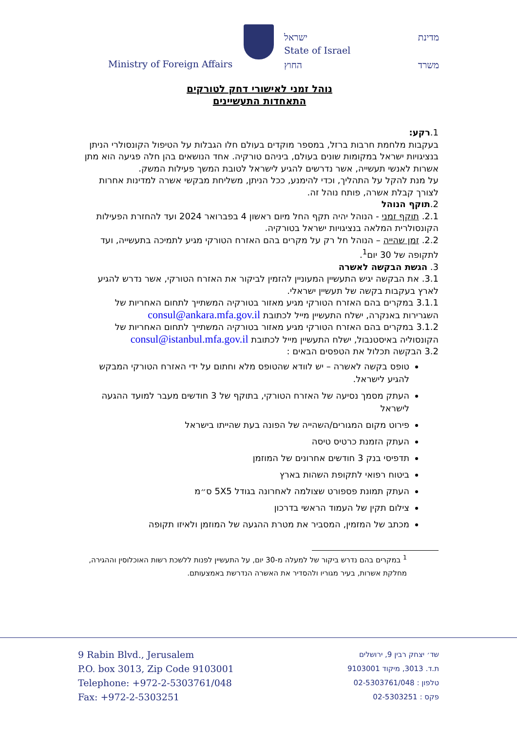מדינת ישראל
State of Israel
Ministry of Foreign Affairs החוץ משרד
נוהל זמני לאישורי דחק לטורקים
התאחדות התעשיינים
1.רקע:
בעקבות מלחמת חרבות ברזל, במספר מוקדים בעולם חלו הגבלות על הטיפול הקונסולרי הניתן בנציגויות ישראל במקומות שונים בעולם, ביניהם טורקיה. אחד הנושאים בהן חלה פגיעה הוא מתן אשרות לאנשי תעשייה, אשר נדרשים להגיע לישראל לטובת המשך פעילות המשק.
על מנת להקל על התהליך, וכדי להימנע, ככל הניתן, משליחת מבקשי אשרה למדינות אחרות לצורך קבלת אשרה, פותח נוהל זה.
2.תוקף הנוהל
2.1. תוקף זמני - הנוהל יהיה תקף החל מיום ראשון 4 בפברואר 2024 ועד להחזרת הפעילות הקונסולרית המלאה בנציגויות ישראל בטורקיה.
2.2. זמן שהייה – הנוהל חל רק על מקרים בהם האזרח הטורקי מגיע לתמיכה בתעשייה, ועד לתקופה של 30 יום<sup>1</sup>.
3. הגשת הבקשה לאשרה
3.1. את הבקשה יגיש התעשיין המעוניין להזמין לביקור את האזרח הטורקי, אשר נדרש להגיע לארץ בעקבות בקשה של תעשיין ישראלי.
3.1.1 במקרים בהם האזרח הטורקי מגיע מאזור בטורקיה המשתייך לתחום האחריות של השגרירות באנקרה, ישלח התעשיין מייל לכתובת consul@ankara.mfa.gov.il
3.1.2 במקרים בהם האזרח הטורקי מגיע מאזור בטורקיה המשתייך לתחום האחריות של הקונסוליה באיסטנבול, ישלח התעשיין מייל לכתובת consul@istanbul.mfa.gov.il
3.2 הבקשה תכלול את הטפסים הבאים :
טופס בקשה לאשרה – יש לוודא שהטופס מלא וחתום על ידי האזרח הטורקי המבקש להגיע לישראל.
העתק מסמך נסיעה של האזרח הטורקי, בתוקף של 3 חודשים מעבר למועד ההגעה לישראל
פירוט מקום המגורים/השהייה של הפונה בעת שהייתו בישראל
העתק הזמנת כרטיס טיסה
תדפיסי בנק 3 חודשים אחרונים של המוזמן
ביטוח רפואי לתקופת השהות בארץ
העתק תמונת פספורט שצולמה לאחרונה בגודל 5X5 ס״מ
צילום תקין של העמוד הראשי בדרכון
מכתב של המזמין, המסביר את מטרת ההגעה של המוזמן ולאיזו תקופה
<sup>1</sup> במקרים בהם נדרש ביקור של למעלה מ-30 יום, על התעשיין לפנות ללשכת רשות האוכלוסין וההגירה, מחלקת אשרות, בעיר מגוריו ולהסדיר את האשרה הנדרשת באמצעותם.
9 Rabin Blvd., Jerusalem
P.O. box 3013, Zip Code 9103001
Telephone: +972-2-5303761/048
Fax: +972-2-5303251
שד׳ יצחק רבין 9, ירושלים
ת.ד. 3013, מיקוד 9103001
טלפון : 02-5303761/048
פקס : 02-5303251